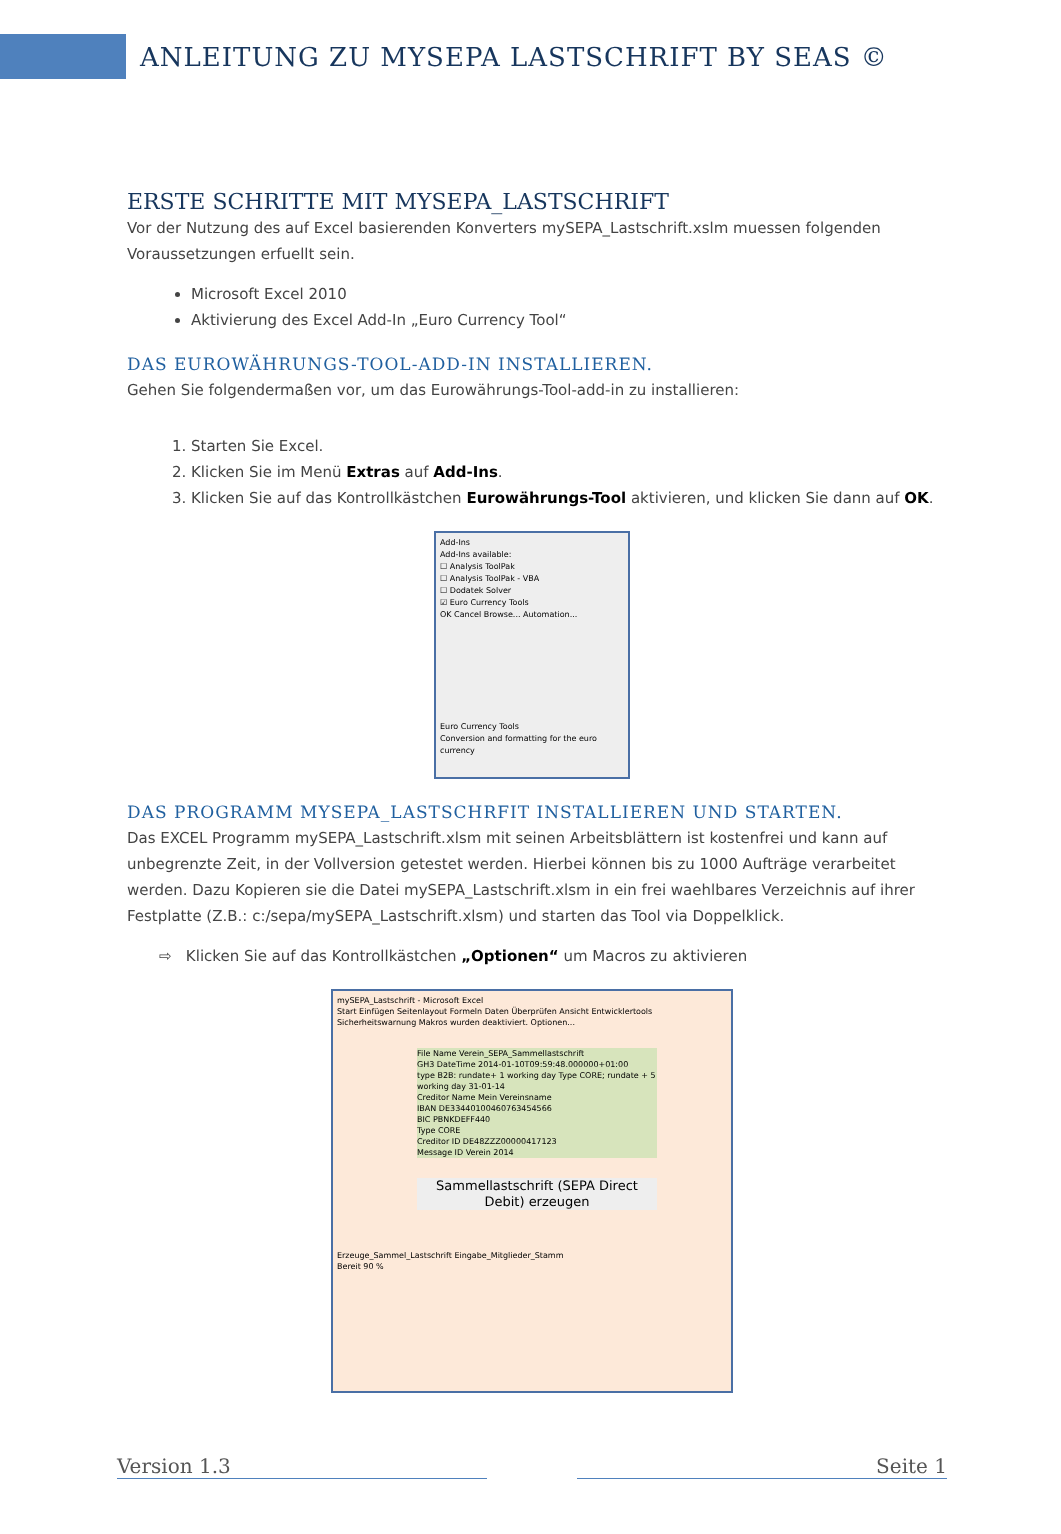ANLEITUNG ZU MYSEPA LASTSCHRIFT BY SEAS ©
ERSTE SCHRITTE MIT MYSEPA_LASTSCHRIFT
Vor der Nutzung des auf Excel basierenden Konverters mySEPA_Lastschrift.xslm muessen folgenden Voraussetzungen erfuellt sein.
Microsoft Excel 2010
Aktivierung des Excel Add-In „Euro Currency Tool“
DAS EUROWÄHRUNGS-TOOL-ADD-IN INSTALLIEREN.
Gehen Sie folgendermaßen vor, um das Eurowährungs-Tool-add-in zu installieren:
1. Starten Sie Excel.
2. Klicken Sie im Menü Extras auf Add-Ins.
3. Klicken Sie auf das Kontrollkästchen Eurowährungs-Tool aktivieren, und klicken Sie dann auf OK.
Add-Ins
Add-Ins available:
☐ Analysis ToolPak
☐ Analysis ToolPak - VBA
☐ Dodatek Solver
☑ Euro Currency Tools
OK Cancel Browse... Automation...
Euro Currency Tools
Conversion and formatting for the euro currency
DAS PROGRAMM MYSEPA_LASTSCHRFIT INSTALLIEREN UND STARTEN.
Das EXCEL Programm mySEPA_Lastschrift.xlsm mit seinen Arbeitsblättern ist kostenfrei und kann auf unbegrenzte Zeit, in der Vollversion getestet werden. Hierbei können bis zu 1000 Aufträge verarbeitet werden. Dazu Kopieren sie die Datei mySEPA_Lastschrift.xlsm in ein frei waehlbares Verzeichnis auf ihrer Festplatte (Z.B.: c:/sepa/mySEPA_Lastschrift.xlsm) und starten das Tool via Doppelklick.
⇨ Klicken Sie auf das Kontrollkästchen „Optionen“ um Macros zu aktivieren
mySEPA_Lastschrift - Microsoft Excel
Start Einfügen Seitenlayout Formeln Daten Überprüfen Ansicht Entwicklertools
Sicherheitswarnung Makros wurden deaktiviert. Optionen...
File Name Verein_SEPA_Sammellastschrift
GH3 DateTime 2014-01-10T09:59:48.000000+01:00
type B2B: rundate+ 1 working day Type CORE; rundate + 5 working day 31-01-14
Creditor Name Mein Vereinsname
IBAN DE33440100460763454566
BIC PBNKDEFF440
Type CORE
Creditor ID DE48ZZZ00000417123
Message ID Verein 2014
Sammellastschrift (SEPA Direct Debit) erzeugen
Erzeuge_Sammel_Lastschrift Eingabe_Mitglieder_Stamm
Bereit 90 %
Version 1.3 Seite 1